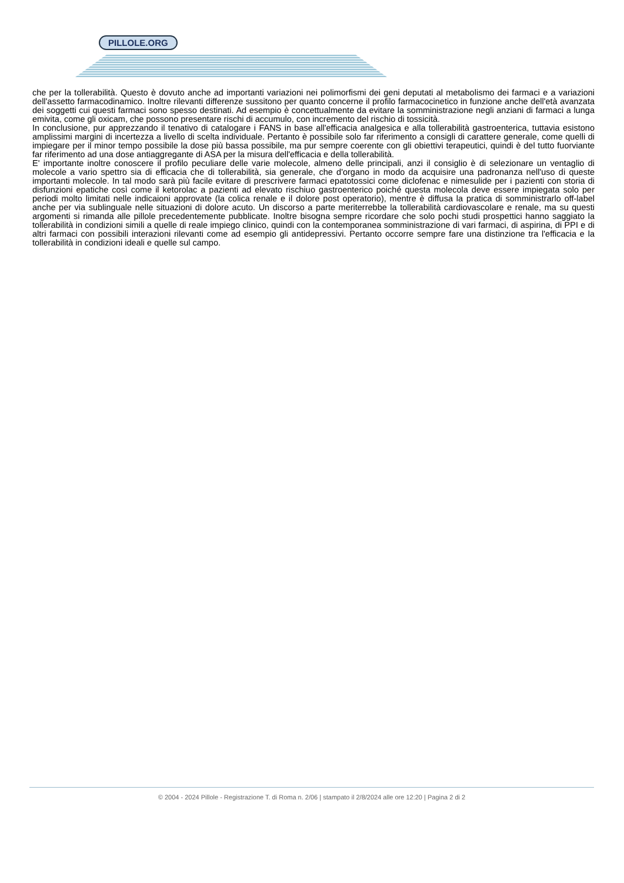PILLOLE.ORG
che per la tollerabilità. Questo è dovuto anche ad importanti variazioni nei polimorfismi dei geni deputati al metabolismo dei farmaci e a variazioni dell'assetto farmacodinamico. Inoltre rilevanti differenze sussitono per quanto concerne il profilo farmacocinetico in funzione anche dell'età avanzata dei soggetti cui questi farmaci sono spesso destinati. Ad esempio è concettualmente da evitare la somministrazione negli anziani di farmaci a lunga emivita, come gli oxicam, che possono presentare rischi di accumulo, con incremento del rischio di tossicità.
In conclusione, pur apprezzando il tenativo di catalogare i FANS in base all'efficacia analgesica e alla tollerabilità gastroenterica, tuttavia esistono amplissimi margini di incertezza a livello di scelta individuale. Pertanto è possibile solo far riferimento a consigli di carattere generale, come quelli di impiegare per il minor tempo possibile la dose più bassa possibile, ma pur sempre coerente con gli obiettivi terapeutici, quindi è del tutto fuorviante far riferimento ad una dose antiaggregante di ASA per la misura dell'efficacia e della tollerabilità.
E' importante inoltre conoscere il profilo peculiare delle varie molecole, almeno delle principali, anzi il consiglio è di selezionare un ventaglio di molecole a vario spettro sia di efficacia che di tollerabilità, sia generale, che d'organo in modo da acquisire una padronanza nell'uso di queste importanti molecole. In tal modo sarà più facile evitare di prescrivere farmaci epatotossici come diclofenac e nimesulide per i pazienti con storia di disfunzioni epatiche così come il ketorolac a pazienti ad elevato rischiuo gastroenterico poiché questa molecola deve essere impiegata solo per periodi molto limitati nelle indicaioni approvate (la colica renale e il dolore post operatorio), mentre è diffusa la pratica di somministrarlo off-label anche per via sublinguale nelle situazioni di dolore acuto. Un discorso a parte meriterrebbe la tollerabilità cardiovascolare e renale, ma su questi argomenti si rimanda alle pillole precedentemente pubblicate. Inoltre bisogna sempre ricordare che solo pochi studi prospettici hanno saggiato la tollerabilità in condizioni simili a quelle di reale impiego clinico, quindi con la contemporanea somministrazione di vari farmaci, di aspirina, di PPI e di altri farmaci con possibili interazioni rilevanti come ad esempio gli antidepressivi. Pertanto occorre sempre fare una distinzione tra l'efficacia e la tollerabilità in condizioni ideali e quelle sul campo.
© 2004 - 2024 Pillole - Registrazione T. di Roma n. 2/06 | stampato il 2/8/2024 alle ore 12:20 | Pagina 2 di 2